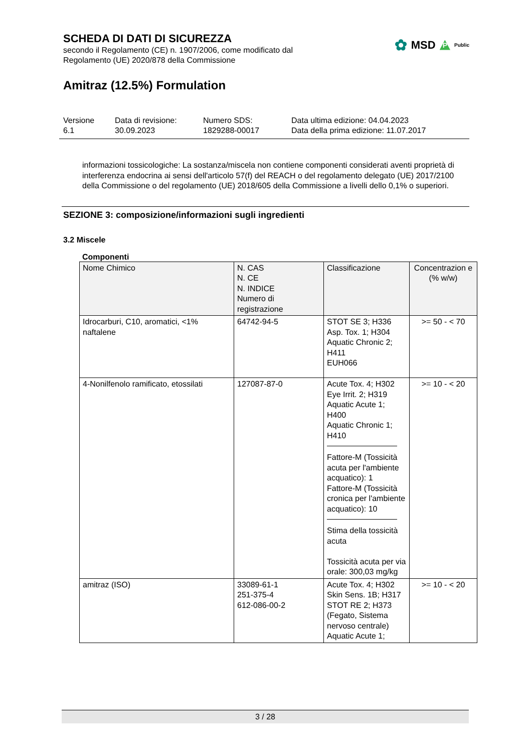SCHEDA DI DATI DI SICUREZZA
secondo il Regolamento (CE) n. 1907/2006, come modificato dal
Regolamento (UE) 2020/878 della Commissione
Amitraz (12.5%) Formulation
Versione
6.1
Data di revisione:
30.09.2023
Numero SDS:
1829288-00017
Data ultima edizione: 04.04.2023
Data della prima edizione: 11.07.2017
informazioni tossicologiche: La sostanza/miscela non contiene componenti considerati aventi proprietà di interferenza endocrina ai sensi dell'articolo 57(f) del REACH o del regolamento delegato (UE) 2017/2100 della Commissione o del regolamento (UE) 2018/605 della Commissione a livelli dello 0,1% o superiori.
SEZIONE 3: composizione/informazioni sugli ingredienti
3.2 Miscele
Componenti
| Nome Chimico | N. CAS N. CE N. INDICE Numero di registrazione | Classificazione | Concentrazion e (% w/w) |
| Idrocarburi, C10, aromatici, <1% naftalene | 64742-94-5 | STOT SE 3; H336 Asp. Tox. 1; H304 Aquatic Chronic 2; H411 EUH066 | >= 50 - < 70 |
| 4-Nonilfenolo ramificato, etossilati | 127087-87-0 | Acute Tox. 4; H302 Eye Irrit. 2; H319 Aquatic Acute 1; H400 Aquatic Chronic 1; H410 Fattore-M (Tossicità acuta per l'ambiente acquatico): 1 Fattore-M (Tossicità cronica per l'ambiente acquatico): 10 Stima della tossicità acuta Tossicità acuta per via orale: 300,03 mg/kg | >= 10 - < 20 |
| amitraz (ISO) | 33089-61-1 251-375-4 612-086-00-2 | Acute Tox. 4; H302 Skin Sens. 1B; H317 STOT RE 2; H373 (Fegato, Sistema nervoso centrale) Aquatic Acute 1; | >= 10 - < 20 |
✿ MSD P Public
3 / 28